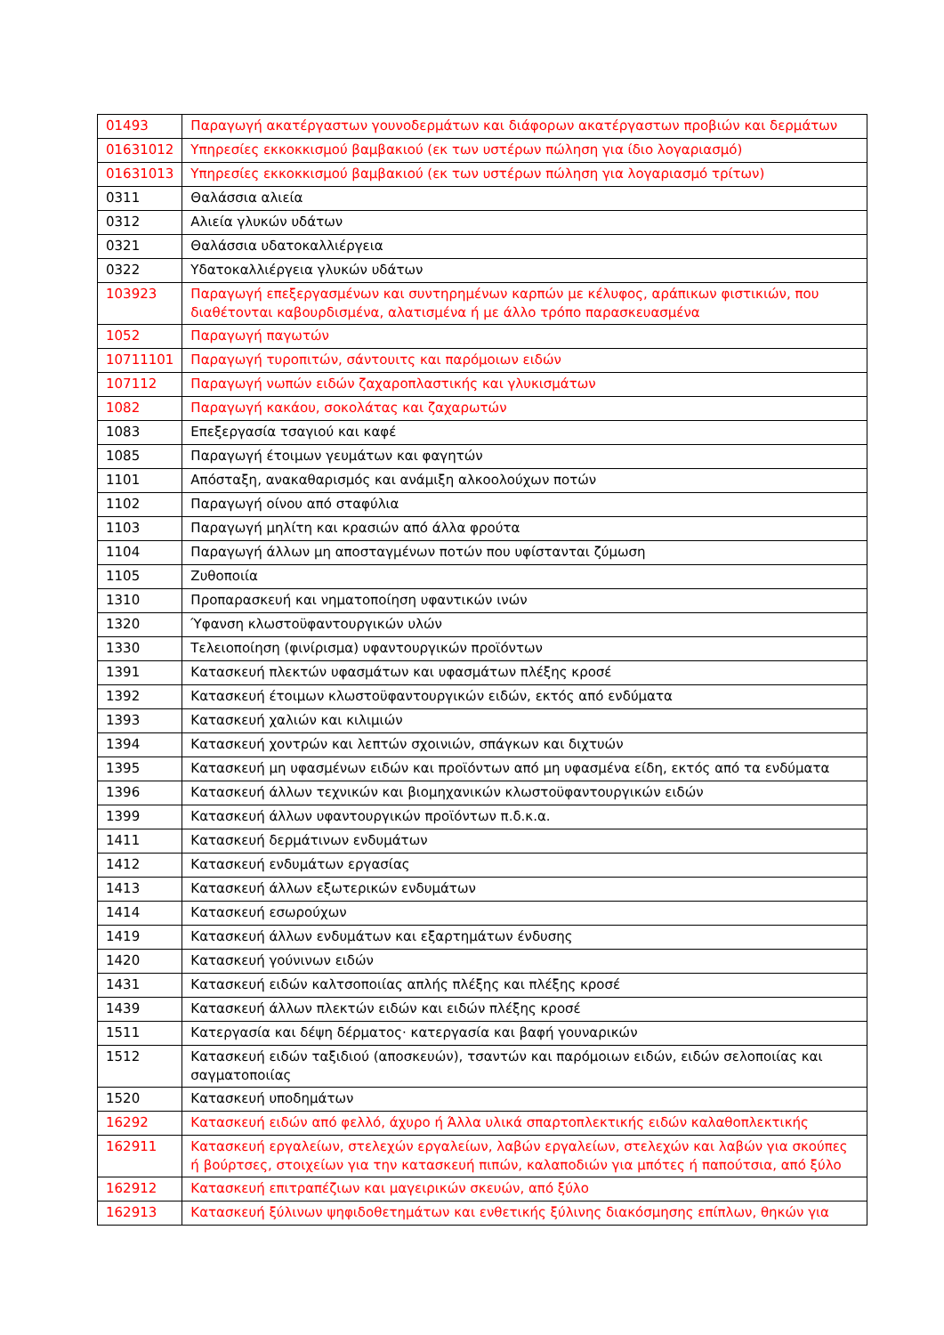| 01493 | Παραγωγή ακατέργαστων γουνοδερμάτων και διάφορων ακατέργαστων προβιών και δερμάτων |
| 01631012 | Υπηρεσίες εκκοκκισμού βαμβακιού (εκ των υστέρων πώληση για ίδιο λογαριασμό) |
| 01631013 | Υπηρεσίες εκκοκκισμού βαμβακιού (εκ των υστέρων πώληση για λογαριασμό τρίτων) |
| 0311 | Θαλάσσια αλιεία |
| 0312 | Αλιεία γλυκών υδάτων |
| 0321 | Θαλάσσια υδατοκαλλιέργεια |
| 0322 | Υδατοκαλλιέργεια γλυκών υδάτων |
| 103923 | Παραγωγή επεξεργασμένων και συντηρημένων καρπών με κέλυφος, αράπικων φιστικιών, που διαθέτονται καβουρδισμένα, αλατισμένα ή με άλλο τρόπο παρασκευασμένα |
| 1052 | Παραγωγή παγωτών |
| 10711101 | Παραγωγή τυροπιτών, σάντουιτς και παρόμοιων ειδών |
| 107112 | Παραγωγή νωπών ειδών ζαχαροπλαστικής και γλυκισμάτων |
| 1082 | Παραγωγή κακάου, σοκολάτας και ζαχαρωτών |
| 1083 | Επεξεργασία τσαγιού και καφέ |
| 1085 | Παραγωγή έτοιμων γευμάτων και φαγητών |
| 1101 | Απόσταξη, ανακαθαρισμός και ανάμιξη αλκοολούχων ποτών |
| 1102 | Παραγωγή οίνου από σταφύλια |
| 1103 | Παραγωγή μηλίτη και κρασιών από άλλα φρούτα |
| 1104 | Παραγωγή άλλων μη αποσταγμένων ποτών που υφίστανται ζύμωση |
| 1105 | Ζυθοποιία |
| 1310 | Προπαρασκευή και νηματοποίηση υφαντικών ινών |
| 1320 | Ύφανση κλωστοϋφαντουργικών υλών |
| 1330 | Τελειοποίηση (φινίρισμα) υφαντουργικών προϊόντων |
| 1391 | Κατασκευή πλεκτών υφασμάτων και υφασμάτων πλέξης κροσέ |
| 1392 | Κατασκευή έτοιμων κλωστοϋφαντουργικών ειδών, εκτός από ενδύματα |
| 1393 | Κατασκευή χαλιών και κιλιμιών |
| 1394 | Κατασκευή χοντρών και λεπτών σχοινιών, σπάγκων και διχτυών |
| 1395 | Κατασκευή μη υφασμένων ειδών και προϊόντων από μη υφασμένα είδη, εκτός από τα ενδύματα |
| 1396 | Κατασκευή άλλων τεχνικών και βιομηχανικών κλωστοϋφαντουργικών ειδών |
| 1399 | Κατασκευή άλλων υφαντουργικών προϊόντων π.δ.κ.α. |
| 1411 | Κατασκευή δερμάτινων ενδυμάτων |
| 1412 | Κατασκευή ενδυμάτων εργασίας |
| 1413 | Κατασκευή άλλων εξωτερικών ενδυμάτων |
| 1414 | Κατασκευή εσωρούχων |
| 1419 | Κατασκευή άλλων ενδυμάτων και εξαρτημάτων ένδυσης |
| 1420 | Κατασκευή γούνινων ειδών |
| 1431 | Κατασκευή ειδών καλτσοποιίας απλής πλέξης και πλέξης κροσέ |
| 1439 | Κατασκευή άλλων πλεκτών ειδών και ειδών πλέξης κροσέ |
| 1511 | Κατεργασία και δέψη δέρματος· κατεργασία και βαφή γουναρικών |
| 1512 | Κατασκευή ειδών ταξιδιού (αποσκευών), τσαντών και παρόμοιων ειδών, ειδών σελοποιίας και σαγματοποιίας |
| 1520 | Κατασκευή υποδημάτων |
| 16292 | Κατασκευή ειδών από φελλό, άχυρο ή Άλλα υλικά σπαρτοπλεκτικής ειδών καλαθοπλεκτικής |
| 162911 | Κατασκευή εργαλείων, στελεχών εργαλείων, λαβών εργαλείων, στελεχών και λαβών για σκούπες ή βούρτσες, στοιχείων για την κατασκευή πιπών, καλαποδιών για μπότες ή παπούτσια, από ξύλο |
| 162912 | Κατασκευή επιτραπέζιων και μαγειρικών σκευών, από ξύλο |
| 162913 | Κατασκευή ξύλινων ψηφιδοθετημάτων και ενθετικής ξύλινης διακόσμησης επίπλων, θηκών για |